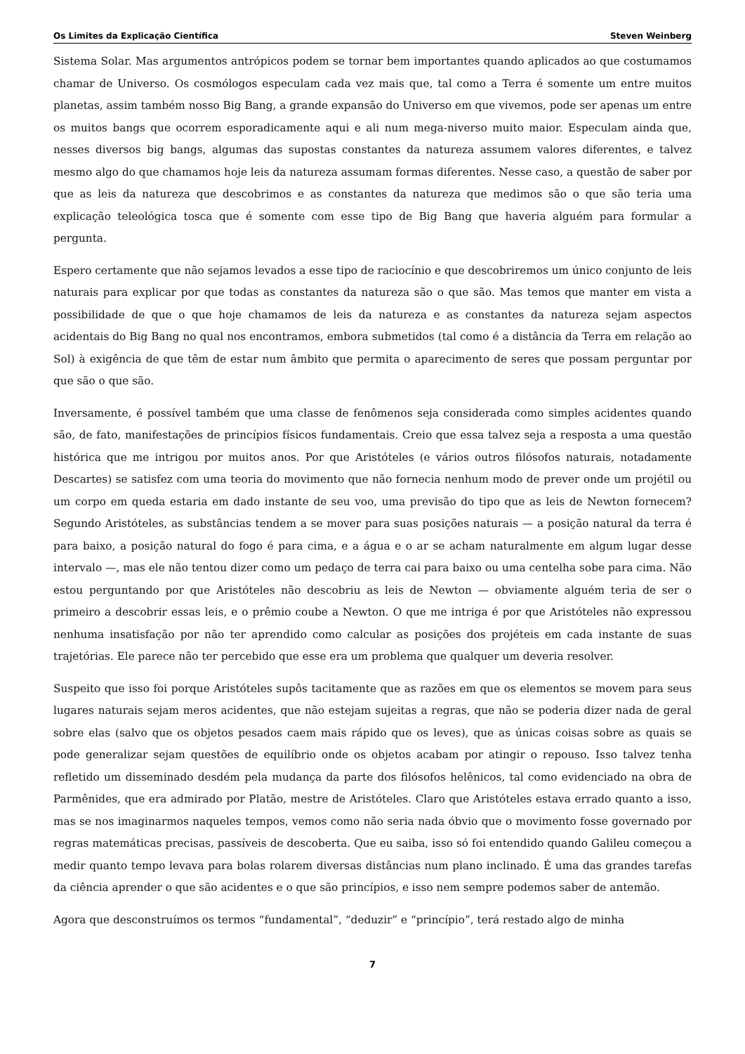Os Limites da Explicação Científica Steven Weinberg
Sistema Solar. Mas argumentos antrópicos podem se tornar bem importantes quando aplicados ao que costumamos chamar de Universo. Os cosmólogos especulam cada vez mais que, tal como a Terra é somente um entre muitos planetas, assim também nosso Big Bang, a grande expansão do Universo em que vivemos, pode ser apenas um entre os muitos bangs que ocorrem esporadicamente aqui e ali num mega-niverso muito maior. Especulam ainda que, nesses diversos big bangs, algumas das supostas constantes da natureza assumem valores diferentes, e talvez mesmo algo do que chamamos hoje leis da natureza assumam formas diferentes. Nesse caso, a questão de saber por que as leis da natureza que descobrimos e as constantes da natureza que medimos são o que são teria uma explicação teleológica tosca que é somente com esse tipo de Big Bang que haveria alguém para formular a pergunta.
Espero certamente que não sejamos levados a esse tipo de raciocínio e que descobriremos um único conjunto de leis naturais para explicar por que todas as constantes da natureza são o que são. Mas temos que manter em vista a possibilidade de que o que hoje chamamos de leis da natureza e as constantes da natureza sejam aspectos acidentais do Big Bang no qual nos encontramos, embora submetidos (tal como é a distância da Terra em relação ao Sol) à exigência de que têm de estar num âmbito que permita o aparecimento de seres que possam perguntar por que são o que são.
Inversamente, é possível também que uma classe de fenômenos seja considerada como simples acidentes quando são, de fato, manifestações de princípios físicos fundamentais. Creio que essa talvez seja a resposta a uma questão histórica que me intrigou por muitos anos. Por que Aristóteles (e vários outros filósofos naturais, notadamente Descartes) se satisfez com uma teoria do movimento que não fornecia nenhum modo de prever onde um projétil ou um corpo em queda estaria em dado instante de seu voo, uma previsão do tipo que as leis de Newton fornecem? Segundo Aristóteles, as substâncias tendem a se mover para suas posições naturais — a posição natural da terra é para baixo, a posição natural do fogo é para cima, e a água e o ar se acham naturalmente em algum lugar desse intervalo —, mas ele não tentou dizer como um pedaço de terra cai para baixo ou uma centelha sobe para cima. Não estou perguntando por que Aristóteles não descobriu as leis de Newton — obviamente alguém teria de ser o primeiro a descobrir essas leis, e o prêmio coube a Newton. O que me intriga é por que Aristóteles não expressou nenhuma insatisfação por não ter aprendido como calcular as posições dos projéteis em cada instante de suas trajetórias. Ele parece não ter percebido que esse era um problema que qualquer um deveria resolver.
Suspeito que isso foi porque Aristóteles supôs tacitamente que as razões em que os elementos se movem para seus lugares naturais sejam meros acidentes, que não estejam sujeitas a regras, que não se poderia dizer nada de geral sobre elas (salvo que os objetos pesados caem mais rápido que os leves), que as únicas coisas sobre as quais se pode generalizar sejam questões de equilíbrio onde os objetos acabam por atingir o repouso. Isso talvez tenha refletido um disseminado desdém pela mudança da parte dos filósofos helênicos, tal como evidenciado na obra de Parmênides, que era admirado por Platão, mestre de Aristóteles. Claro que Aristóteles estava errado quanto a isso, mas se nos imaginarmos naqueles tempos, vemos como não seria nada óbvio que o movimento fosse governado por regras matemáticas precisas, passíveis de descoberta. Que eu saiba, isso só foi entendido quando Galileu começou a medir quanto tempo levava para bolas rolarem diversas distâncias num plano inclinado. É uma das grandes tarefas da ciência aprender o que são acidentes e o que são princípios, e isso nem sempre podemos saber de antemão.
Agora que desconstruímos os termos “fundamental”, “deduzir” e “princípio”, terá restado algo de minha
7